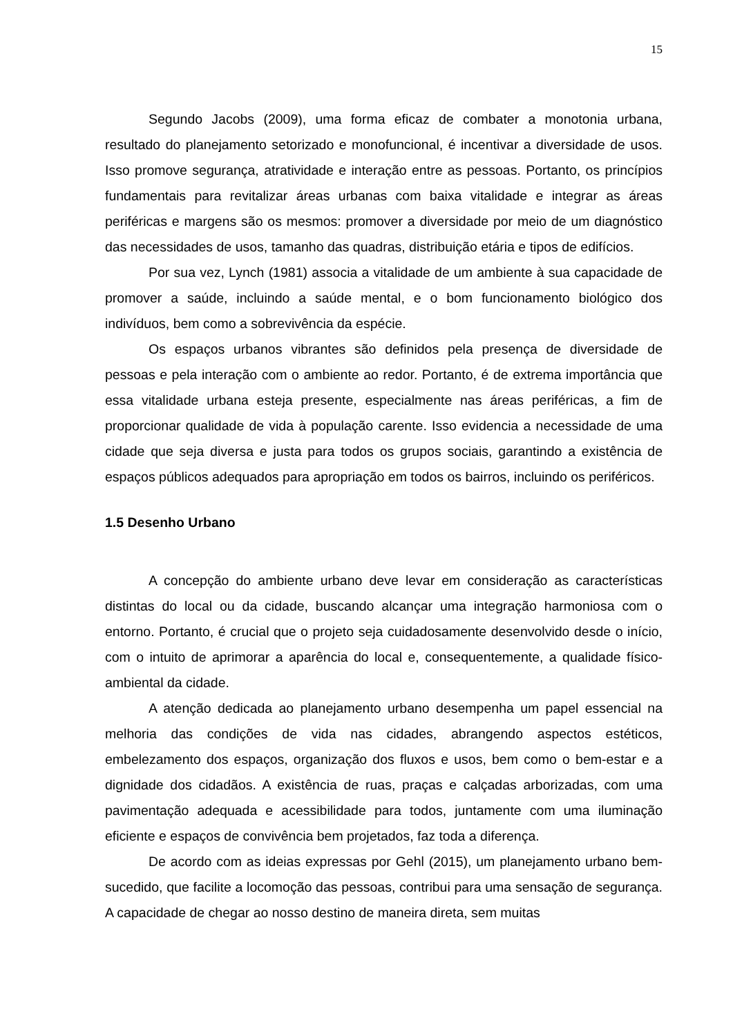15
Segundo Jacobs (2009), uma forma eficaz de combater a monotonia urbana, resultado do planejamento setorizado e monofuncional, é incentivar a diversidade de usos. Isso promove segurança, atratividade e interação entre as pessoas. Portanto, os princípios fundamentais para revitalizar áreas urbanas com baixa vitalidade e integrar as áreas periféricas e margens são os mesmos: promover a diversidade por meio de um diagnóstico das necessidades de usos, tamanho das quadras, distribuição etária e tipos de edifícios.
Por sua vez, Lynch (1981) associa a vitalidade de um ambiente à sua capacidade de promover a saúde, incluindo a saúde mental, e o bom funcionamento biológico dos indivíduos, bem como a sobrevivência da espécie.
Os espaços urbanos vibrantes são definidos pela presença de diversidade de pessoas e pela interação com o ambiente ao redor. Portanto, é de extrema importância que essa vitalidade urbana esteja presente, especialmente nas áreas periféricas, a fim de proporcionar qualidade de vida à população carente. Isso evidencia a necessidade de uma cidade que seja diversa e justa para todos os grupos sociais, garantindo a existência de espaços públicos adequados para apropriação em todos os bairros, incluindo os periféricos.
1.5 Desenho Urbano
A concepção do ambiente urbano deve levar em consideração as características distintas do local ou da cidade, buscando alcançar uma integração harmoniosa com o entorno. Portanto, é crucial que o projeto seja cuidadosamente desenvolvido desde o início, com o intuito de aprimorar a aparência do local e, consequentemente, a qualidade físico-ambiental da cidade.
A atenção dedicada ao planejamento urbano desempenha um papel essencial na melhoria das condições de vida nas cidades, abrangendo aspectos estéticos, embelezamento dos espaços, organização dos fluxos e usos, bem como o bem-estar e a dignidade dos cidadãos. A existência de ruas, praças e calçadas arborizadas, com uma pavimentação adequada e acessibilidade para todos, juntamente com uma iluminação eficiente e espaços de convivência bem projetados, faz toda a diferença.
De acordo com as ideias expressas por Gehl (2015), um planejamento urbano bem-sucedido, que facilite a locomoção das pessoas, contribui para uma sensação de segurança. A capacidade de chegar ao nosso destino de maneira direta, sem muitas